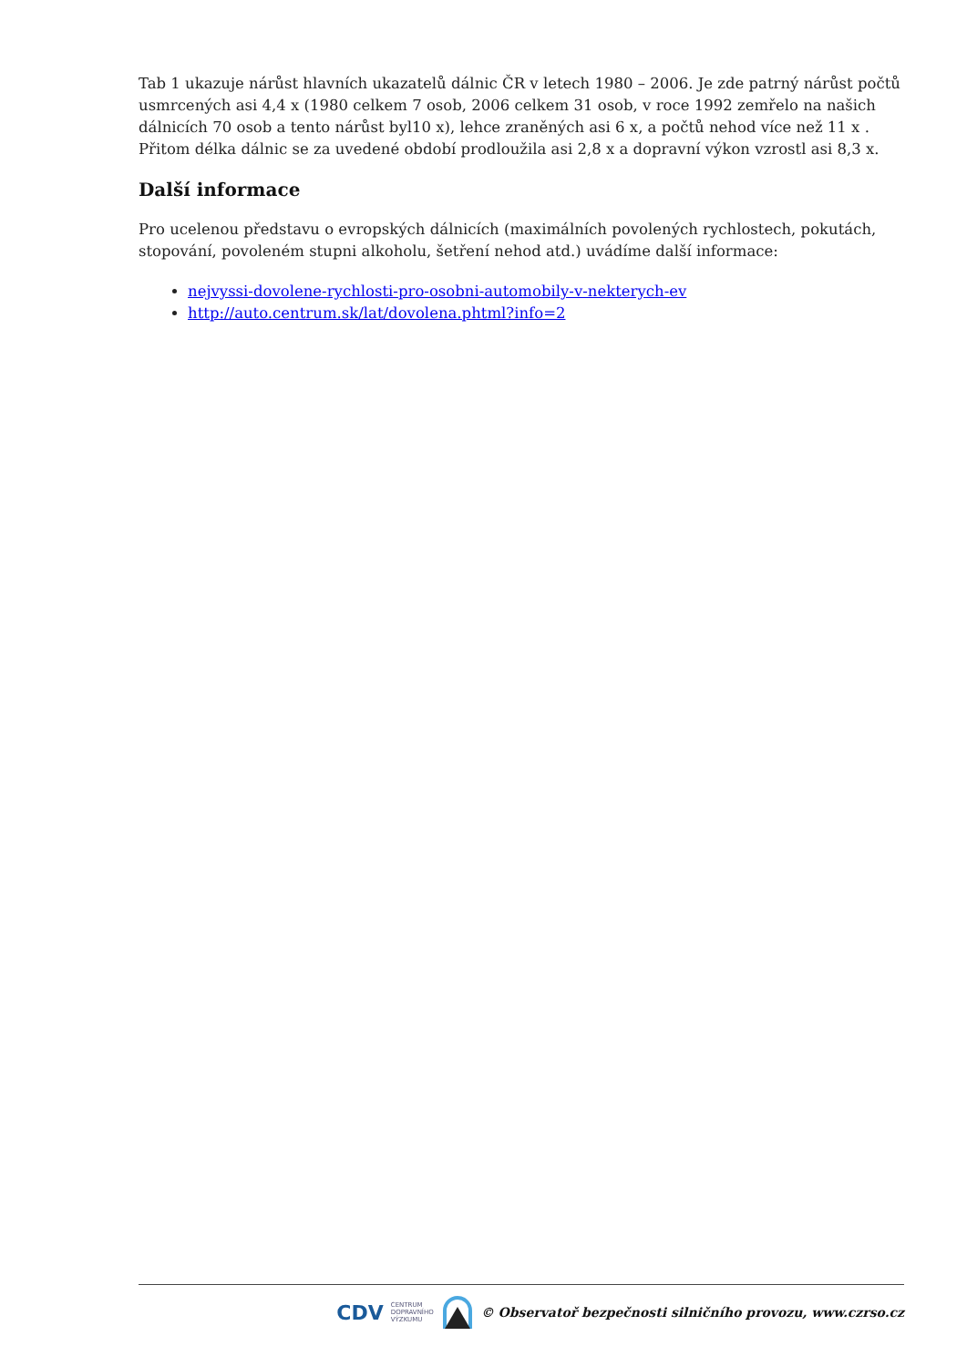Tab 1 ukazuje nárůst hlavních ukazatelů dálnic ČR v letech 1980 – 2006. Je zde patrný nárůst počtů usmrcených asi 4,4 x (1980 celkem 7 osob, 2006 celkem 31 osob, v roce 1992 zemřelo na našich dálnicích 70 osob a tento nárůst byl10 x), lehce zraněných asi 6 x, a počtů nehod více než 11 x . Přitom délka dálnic se za uvedené období prodloužila asi 2,8 x a dopravní výkon vzrostl asi 8,3 x.
Další informace
Pro ucelenou představu o evropských dálnicích (maximálních povolených rychlostech, pokutách, stopování, povoleném stupni alkoholu, šetření nehod atd.) uvádíme další informace:
nejvyssi-dovolene-rychlosti-pro-osobni-automobily-v-nekterych-ev
http://auto.centrum.sk/lat/dovolena.phtml?info=2
CDV CENTRUM
DOPRAVNÍHO
VÝZKUMU © Observatoř bezpečnosti silničního provozu, www.czrso.cz